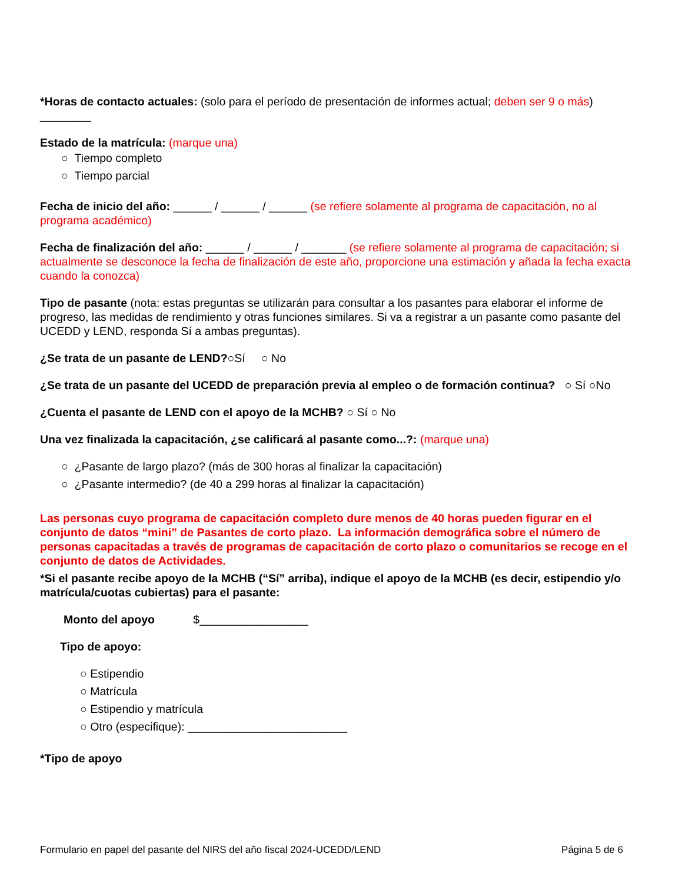*Horas de contacto actuales: (solo para el período de presentación de informes actual; deben ser 9 o más)
________
Estado de la matrícula: (marque una)
○ Tiempo completo
○ Tiempo parcial
Fecha de inicio del año: ______ / ______ / ______ (se refiere solamente al programa de capacitación, no al programa académico)
Fecha de finalización del año: ______ / ______ / _______ (se refiere solamente al programa de capacitación; si actualmente se desconoce la fecha de finalización de este año, proporcione una estimación y añada la fecha exacta cuando la conozca)
Tipo de pasante (nota: estas preguntas se utilizarán para consultar a los pasantes para elaborar el informe de progreso, las medidas de rendimiento y otras funciones similares. Si va a registrar a un pasante como pasante del UCEDD y LEND, responda Sí a ambas preguntas).
¿Se trata de un pasante de LEND?○Sí ○ No
¿Se trata de un pasante del UCEDD de preparación previa al empleo o de formación continua? ○ Sí ○No
¿Cuenta el pasante de LEND con el apoyo de la MCHB? ○ Sí ○ No
Una vez finalizada la capacitación, ¿se calificará al pasante como...?: (marque una)
○ ¿Pasante de largo plazo? (más de 300 horas al finalizar la capacitación)
○ ¿Pasante intermedio? (de 40 a 299 horas al finalizar la capacitación)
Las personas cuyo programa de capacitación completo dure menos de 40 horas pueden figurar en el conjunto de datos “mini” de Pasantes de corto plazo. La información demográfica sobre el número de personas capacitadas a través de programas de capacitación de corto plazo o comunitarios se recoge en el conjunto de datos de Actividades.
*Si el pasante recibe apoyo de la MCHB (“Sí” arriba), indique el apoyo de la MCHB (es decir, estipendio y/o matrícula/cuotas cubiertas) para el pasante:
Monto del apoyo $_________________
Tipo de apoyo:
○ Estipendio
○ Matrícula
○ Estipendio y matrícula
○ Otro (especifique): _________________________
*Tipo de apoyo
Formulario en papel del pasante del NIRS del año fiscal 2024-UCEDD/LEND Página 5 de 6